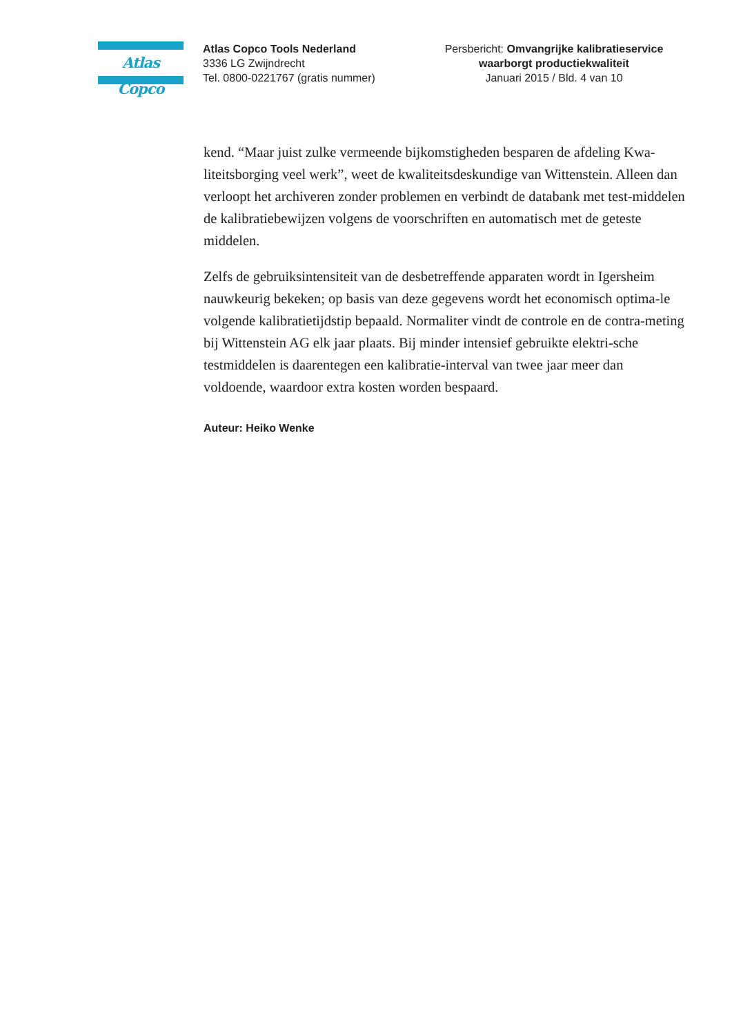Atlas Copco
Atlas Copco Tools Nederland
3336 LG Zwijndrecht
Tel. 0800-0221767 (gratis nummer)
Persbericht: Omvangrijke kalibratieservice
waarborgt productiekwaliteit
Januari 2015 / Bld. 4 van 10
kend. “Maar juist zulke vermeende bijkomstigheden besparen de afdeling Kwa-liteitsborging veel werk”, weet de kwaliteitsdeskundige van Wittenstein. Alleen dan verloopt het archiveren zonder problemen en verbindt de databank met test-middelen de kalibratiebewijzen volgens de voorschriften en automatisch met de geteste middelen.
Zelfs de gebruiksintensiteit van de desbetreffende apparaten wordt in Igersheim nauwkeurig bekeken; op basis van deze gegevens wordt het economisch optima-le volgende kalibratietijdstip bepaald. Normaliter vindt de controle en de contra-meting bij Wittenstein AG elk jaar plaats. Bij minder intensief gebruikte elektri-sche testmiddelen is daarentegen een kalibratie-interval van twee jaar meer dan voldoende, waardoor extra kosten worden bespaard.
Auteur: Heiko Wenke